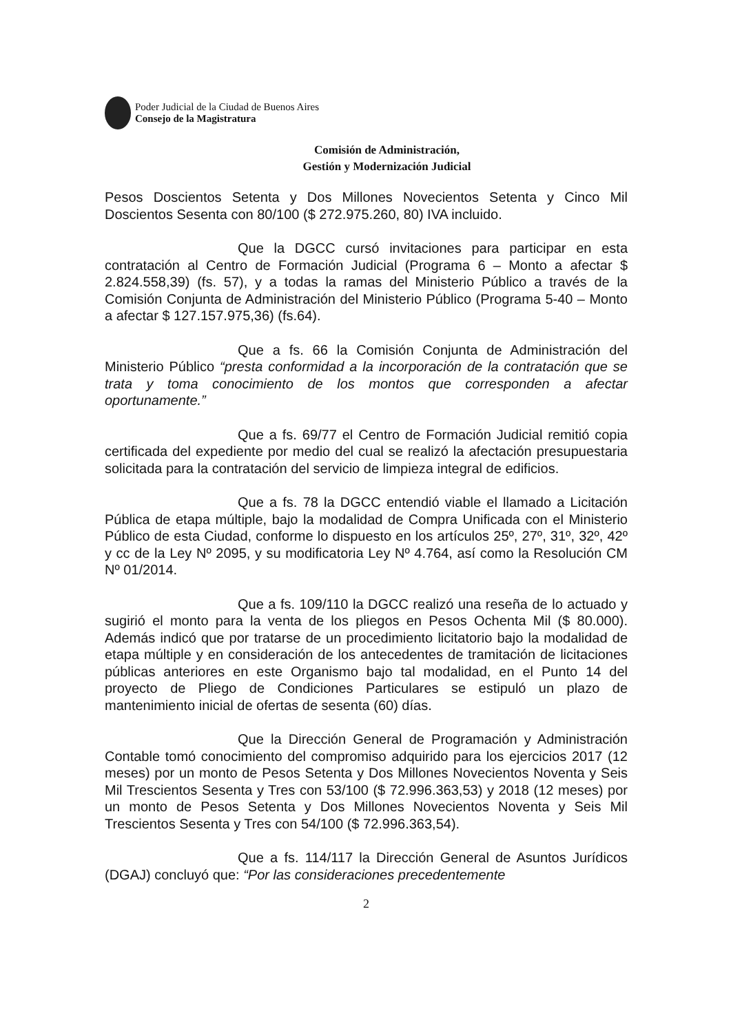Poder Judicial de la Ciudad de Buenos Aires
Consejo de la Magistratura
Comisión de Administración,
Gestión y Modernización Judicial
Pesos Doscientos Setenta y Dos Millones Novecientos Setenta y Cinco Mil Doscientos Sesenta con 80/100 ($ 272.975.260, 80) IVA incluido.
Que la DGCC cursó invitaciones para participar en esta contratación al Centro de Formación Judicial (Programa 6 – Monto a afectar $ 2.824.558,39) (fs. 57), y a todas la ramas del Ministerio Público a través de la Comisión Conjunta de Administración del Ministerio Público (Programa 5-40 – Monto a afectar $ 127.157.975,36) (fs.64).
Que a fs. 66 la Comisión Conjunta de Administración del Ministerio Público “presta conformidad a la incorporación de la contratación que se trata y toma conocimiento de los montos que corresponden a afectar oportunamente.”
Que a fs. 69/77 el Centro de Formación Judicial remitió copia certificada del expediente por medio del cual se realizó la afectación presupuestaria solicitada para la contratación del servicio de limpieza integral de edificios.
Que a fs. 78 la DGCC entendió viable el llamado a Licitación Pública de etapa múltiple, bajo la modalidad de Compra Unificada con el Ministerio Público de esta Ciudad, conforme lo dispuesto en los artículos 25º, 27º, 31º, 32º, 42º y cc de la Ley Nº 2095, y su modificatoria Ley Nº 4.764, así como la Resolución CM Nº 01/2014.
Que a fs. 109/110 la DGCC realizó una reseña de lo actuado y sugirió el monto para la venta de los pliegos en Pesos Ochenta Mil ($ 80.000). Además indicó que por tratarse de un procedimiento licitatorio bajo la modalidad de etapa múltiple y en consideración de los antecedentes de tramitación de licitaciones públicas anteriores en este Organismo bajo tal modalidad, en el Punto 14 del proyecto de Pliego de Condiciones Particulares se estipuló un plazo de mantenimiento inicial de ofertas de sesenta (60) días.
Que la Dirección General de Programación y Administración Contable tomó conocimiento del compromiso adquirido para los ejercicios 2017 (12 meses) por un monto de Pesos Setenta y Dos Millones Novecientos Noventa y Seis Mil Trescientos Sesenta y Tres con 53/100 ($ 72.996.363,53) y 2018 (12 meses) por un monto de Pesos Setenta y Dos Millones Novecientos Noventa y Seis Mil Trescientos Sesenta y Tres con 54/100 ($ 72.996.363,54).
Que a fs. 114/117 la Dirección General de Asuntos Jurídicos (DGAJ) concluyó que: “Por las consideraciones precedentemente
2